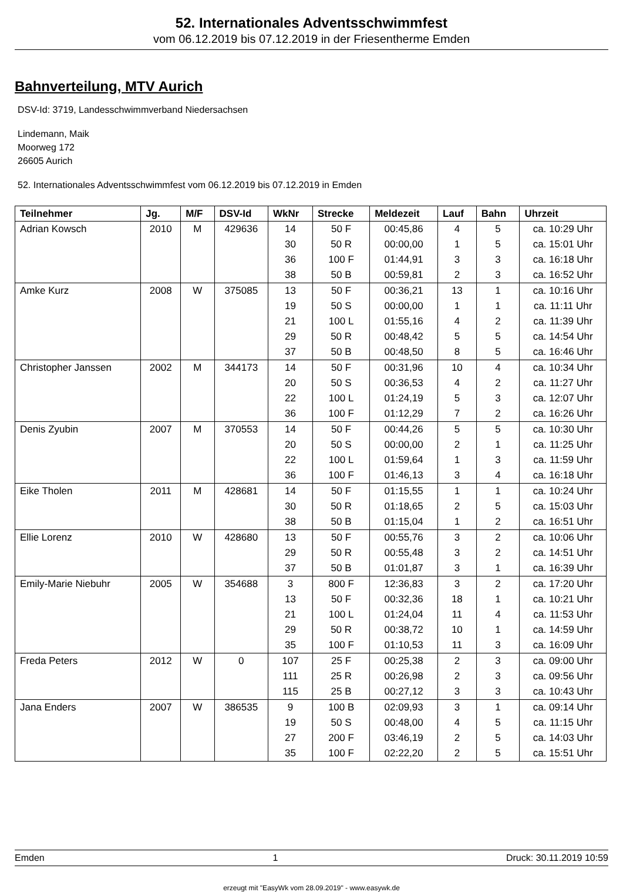52. Internationales Adventsschwimmfest
vom 06.12.2019 bis 07.12.2019 in der Friesentherme Emden
Bahnverteilung, MTV Aurich
DSV-Id: 3719, Landesschwimmverband Niedersachsen
Lindemann, Maik
Moorweg 172
26605 Aurich
52. Internationales Adventsschwimmfest vom 06.12.2019 bis 07.12.2019 in Emden
| Teilnehmer | Jg. | M/F | DSV-Id | WkNr | Strecke | Meldezeit | Lauf | Bahn | Uhrzeit |
| --- | --- | --- | --- | --- | --- | --- | --- | --- | --- |
| Adrian Kowsch | 2010 | M | 429636 | 14 | 50 F | 00:45,86 | 4 | 5 | ca. 10:29 Uhr |
| | | | | 30 | 50 R | 00:00,00 | 1 | 5 | ca. 15:01 Uhr |
| | | | | 36 | 100 F | 01:44,91 | 3 | 3 | ca. 16:18 Uhr |
| | | | | 38 | 50 B | 00:59,81 | 2 | 3 | ca. 16:52 Uhr |
| Amke Kurz | 2008 | W | 375085 | 13 | 50 F | 00:36,21 | 13 | 1 | ca. 10:16 Uhr |
| | | | | 19 | 50 S | 00:00,00 | 1 | 1 | ca. 11:11 Uhr |
| | | | | 21 | 100 L | 01:55,16 | 4 | 2 | ca. 11:39 Uhr |
| | | | | 29 | 50 R | 00:48,42 | 5 | 5 | ca. 14:54 Uhr |
| | | | | 37 | 50 B | 00:48,50 | 8 | 5 | ca. 16:46 Uhr |
| Christopher Janssen | 2002 | M | 344173 | 14 | 50 F | 00:31,96 | 10 | 4 | ca. 10:34 Uhr |
| | | | | 20 | 50 S | 00:36,53 | 4 | 2 | ca. 11:27 Uhr |
| | | | | 22 | 100 L | 01:24,19 | 5 | 3 | ca. 12:07 Uhr |
| | | | | 36 | 100 F | 01:12,29 | 7 | 2 | ca. 16:26 Uhr |
| Denis Zyubin | 2007 | M | 370553 | 14 | 50 F | 00:44,26 | 5 | 5 | ca. 10:30 Uhr |
| | | | | 20 | 50 S | 00:00,00 | 2 | 1 | ca. 11:25 Uhr |
| | | | | 22 | 100 L | 01:59,64 | 1 | 3 | ca. 11:59 Uhr |
| | | | | 36 | 100 F | 01:46,13 | 3 | 4 | ca. 16:18 Uhr |
| Eike Tholen | 2011 | M | 428681 | 14 | 50 F | 01:15,55 | 1 | 1 | ca. 10:24 Uhr |
| | | | | 30 | 50 R | 01:18,65 | 2 | 5 | ca. 15:03 Uhr |
| | | | | 38 | 50 B | 01:15,04 | 1 | 2 | ca. 16:51 Uhr |
| Ellie Lorenz | 2010 | W | 428680 | 13 | 50 F | 00:55,76 | 3 | 2 | ca. 10:06 Uhr |
| | | | | 29 | 50 R | 00:55,48 | 3 | 2 | ca. 14:51 Uhr |
| | | | | 37 | 50 B | 01:01,87 | 3 | 1 | ca. 16:39 Uhr |
| Emily-Marie Niebuhr | 2005 | W | 354688 | 3 | 800 F | 12:36,83 | 3 | 2 | ca. 17:20 Uhr |
| | | | | 13 | 50 F | 00:32,36 | 18 | 1 | ca. 10:21 Uhr |
| | | | | 21 | 100 L | 01:24,04 | 11 | 4 | ca. 11:53 Uhr |
| | | | | 29 | 50 R | 00:38,72 | 10 | 1 | ca. 14:59 Uhr |
| | | | | 35 | 100 F | 01:10,53 | 11 | 3 | ca. 16:09 Uhr |
| Freda Peters | 2012 | W | 0 | 107 | 25 F | 00:25,38 | 2 | 3 | ca. 09:00 Uhr |
| | | | | 111 | 25 R | 00:26,98 | 2 | 3 | ca. 09:56 Uhr |
| | | | | 115 | 25 B | 00:27,12 | 3 | 3 | ca. 10:43 Uhr |
| Jana Enders | 2007 | W | 386535 | 9 | 100 B | 02:09,93 | 3 | 1 | ca. 09:14 Uhr |
| | | | | 19 | 50 S | 00:48,00 | 4 | 5 | ca. 11:15 Uhr |
| | | | | 27 | 200 F | 03:46,19 | 2 | 5 | ca. 14:03 Uhr |
| | | | | 35 | 100 F | 02:22,20 | 2 | 5 | ca. 15:51 Uhr |
Emden 1 Druck: 30.11.2019 10:59
erzeugt mit "EasyWk vom 28.09.2019" - www.easywk.de